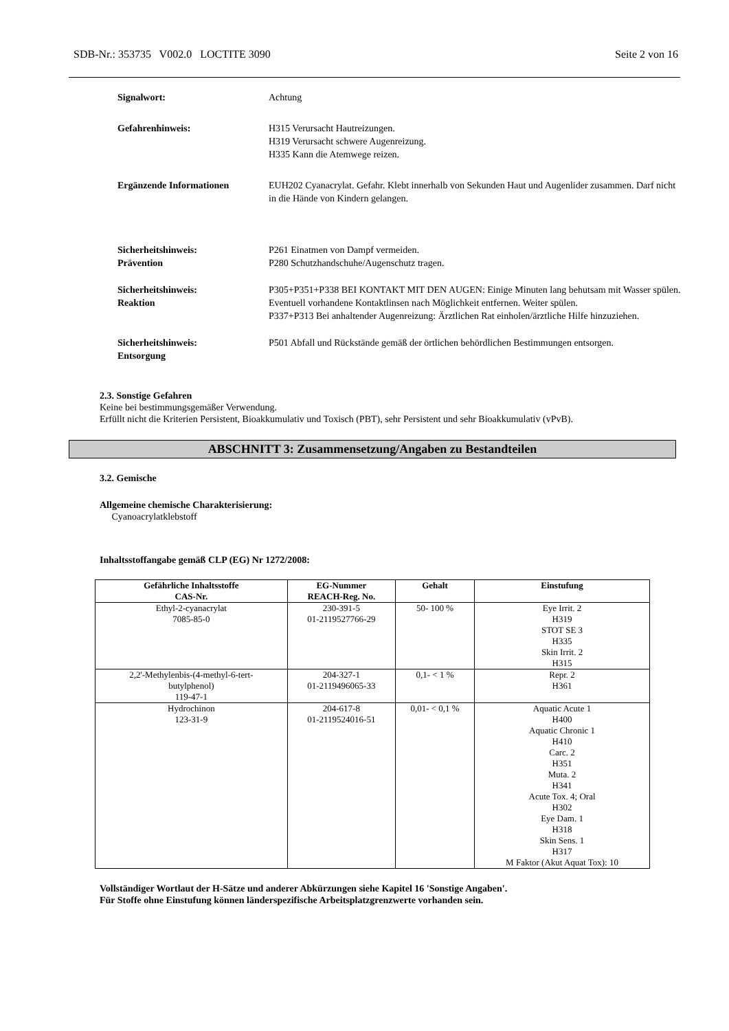SDB-Nr.: 353735 V002.0 LOCTITE 3090 Seite 2 von 16
Signalwort: Achtung
Gefahrenhinweis: H315 Verursacht Hautreizungen.
H319 Verursacht schwere Augenreizung.
H335 Kann die Atemwege reizen.
Ergänzende Informationen EUH202 Cyanacrylat. Gefahr. Klebt innerhalb von Sekunden Haut und Augenlider zusammen. Darf nicht in die Hände von Kindern gelangen.
Sicherheitshinweis:
Prävention
P261 Einatmen von Dampf vermeiden.
P280 Schutzhandschuhe/Augenschutz tragen.
Sicherheitshinweis:
Reaktion
P305+P351+P338 BEI KONTAKT MIT DEN AUGEN: Einige Minuten lang behutsam mit Wasser spülen. Eventuell vorhandene Kontaktlinsen nach Möglichkeit entfernen. Weiter spülen.
P337+P313 Bei anhaltender Augenreizung: Ärztlichen Rat einholen/ärztliche Hilfe hinzuziehen.
Sicherheitshinweis:
Entsorgung
P501 Abfall und Rückstände gemäß der örtlichen behördlichen Bestimmungen entsorgen.
2.3. Sonstige Gefahren
Keine bei bestimmungsgemäßer Verwendung.
Erfüllt nicht die Kriterien Persistent, Bioakkumulativ und Toxisch (PBT), sehr Persistent und sehr Bioakkumulativ (vPvB).
ABSCHNITT 3: Zusammensetzung/Angaben zu Bestandteilen
3.2. Gemische
Allgemeine chemische Charakterisierung:
Cyanoacrylatklebstoff
Inhaltsstoffangabe gemäß CLP (EG) Nr 1272/2008:
| Gefährliche Inhaltsstoffe CAS-Nr. | EG-Nummer REACH-Reg. No. | Gehalt | Einstufung |
| --- | --- | --- | --- |
| Ethyl-2-cyanacrylat 7085-85-0 | 230-391-5 01-2119527766-29 | 50- 100 % | Eye Irrit. 2 H319 STOT SE 3 H335 Skin Irrit. 2 H315 |
| 2,2'-Methylenbis-(4-methyl-6-tert- butylphenol) 119-47-1 | 204-327-1 01-2119496065-33 | 0,1- < 1 % | Repr. 2 H361 |
| Hydrochinon 123-31-9 | 204-617-8 01-2119524016-51 | 0,01- < 0,1 % | Aquatic Acute 1 H400 Aquatic Chronic 1 H410 Carc. 2 H351 Muta. 2 H341 Acute Tox. 4; Oral H302 Eye Dam. 1 H318 Skin Sens. 1 H317 M Faktor (Akut Aquat Tox): 10 |
Vollständiger Wortlaut der H-Sätze und anderer Abkürzungen siehe Kapitel 16 'Sonstige Angaben'.
Für Stoffe ohne Einstufung können länderspezifische Arbeitsplatzgrenzwerte vorhanden sein.